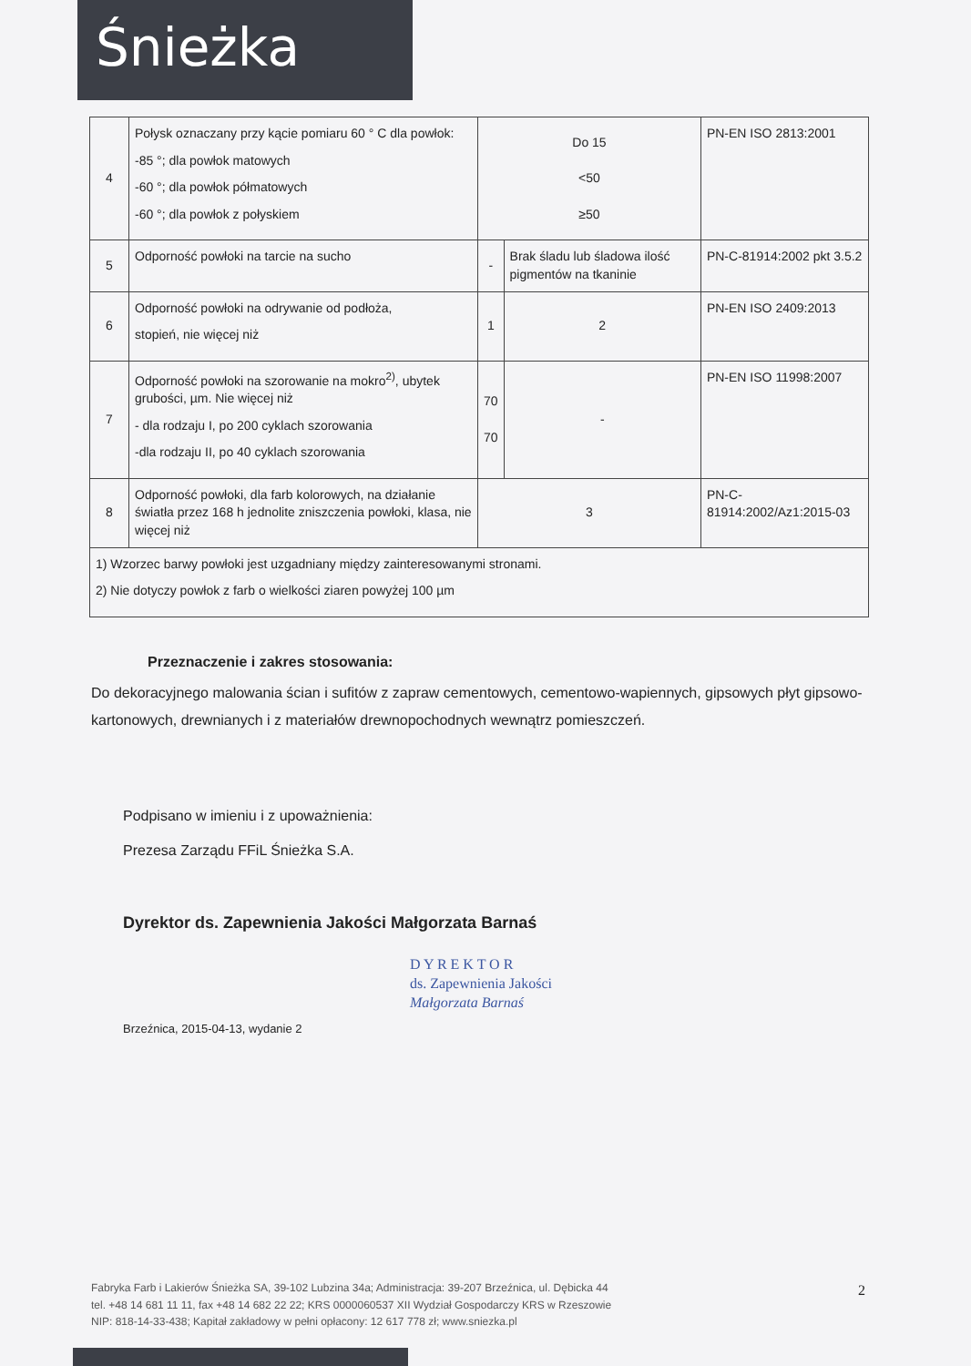Śnieżka
| 4 | Połysk oznaczany przy kącie pomiaru 60 ° C dla powłok: -85 °; dla powłok matowych -60 °; dla powłok półmatowych -60 °; dla powłok z połyskiem | Do 15 <50 ≥50 | | PN-EN ISO 2813:2001 |
| 5 | Odporność powłoki na tarcie na sucho | - | Brak śladu lub śladowa ilość pigmentów na tkaninie | PN-C-81914:2002 pkt 3.5.2 |
| 6 | Odporność powłoki na odrywanie od podłoża, stopień, nie więcej niż | 1 | 2 | PN-EN ISO 2409:2013 |
| 7 | Odporność powłoki na szorowanie na mokro<sup>2)</sup>, ubytek grubości, µm. Nie więcej niż - dla rodzaju I, po 200 cyklach szorowania -dla rodzaju II, po 40 cyklach szorowania | 70 70 | - | PN-EN ISO 11998:2007 |
| 8 | Odporność powłoki, dla farb kolorowych, na działanie światła przez 168 h jednolite zniszczenia powłoki, klasa, nie więcej niż | 3 | | PN-C-81914:2002/Az1:2015-03 |
| 1) Wzorzec barwy powłoki jest uzgadniany między zainteresowanymi stronami. 2) Nie dotyczy powłok z farb o wielkości ziaren powyżej 100 µm | | | | |
Przeznaczenie i zakres stosowania:
Do dekoracyjnego malowania ścian i sufitów z zapraw cementowych, cementowo-wapiennych, gipsowych płyt gipsowo-kartonowych, drewnianych i z materiałów drewnopochodnych wewnątrz pomieszczeń.
Podpisano w imieniu i z upoważnienia:
Prezesa Zarządu FFiL Śnieżka S.A.
Dyrektor ds. Zapewnienia Jakości Małgorzata Barnaś
D Y R E K T O R
ds. Zapewnienia Jakości
Małgorzata Barnaś
Brzeźnica, 2015-04-13, wydanie 2
2 Fabryka Farb i Lakierów Śnieżka SA, 39-102 Lubzina 34a; Administracja: 39-207 Brzeźnica, ul. Dębicka 44
tel. +48 14 681 11 11, fax +48 14 682 22 22; KRS 0000060537 XII Wydział Gospodarczy KRS w Rzeszowie
NIP: 818-14-33-438; Kapitał zakładowy w pełni opłacony: 12 617 778 zł; www.sniezka.pl